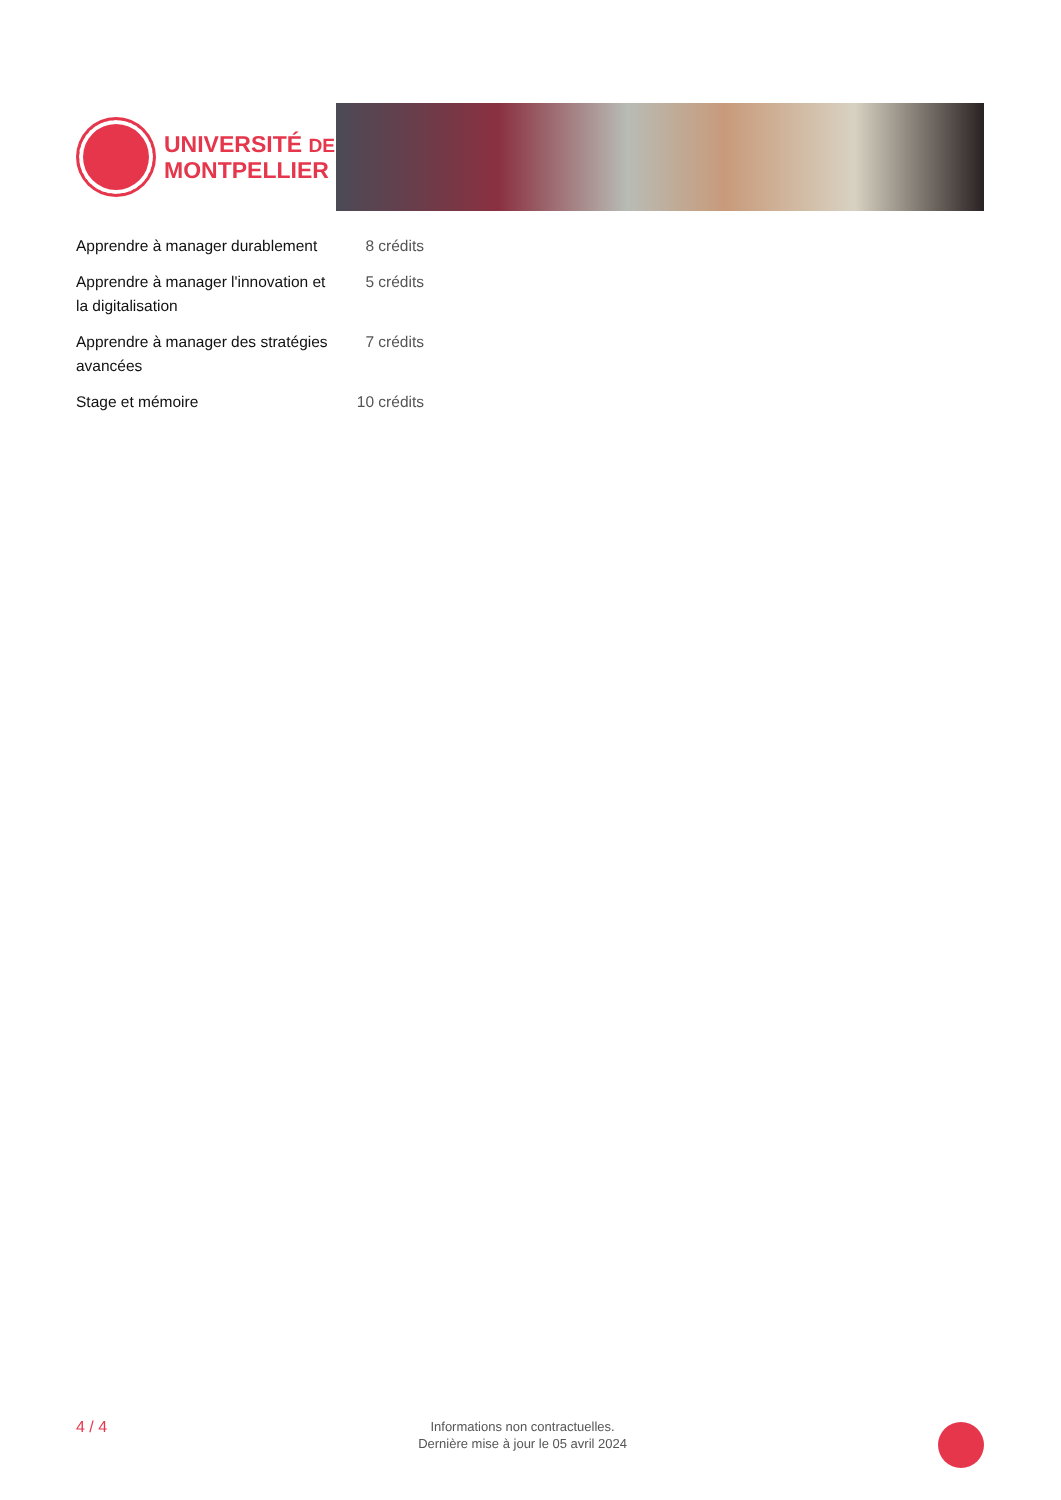UNIVERSITÉ DE
MONTPELLIER
| Apprendre à manager durablement | 8 crédits |
| Apprendre à manager l'innovation et la digitalisation | 5 crédits |
| Apprendre à manager des stratégies avancées | 7 crédits |
| Stage et mémoire | 10 crédits |
4 / 4
Informations non contractuelles.
Dernière mise à jour le 05 avril 2024